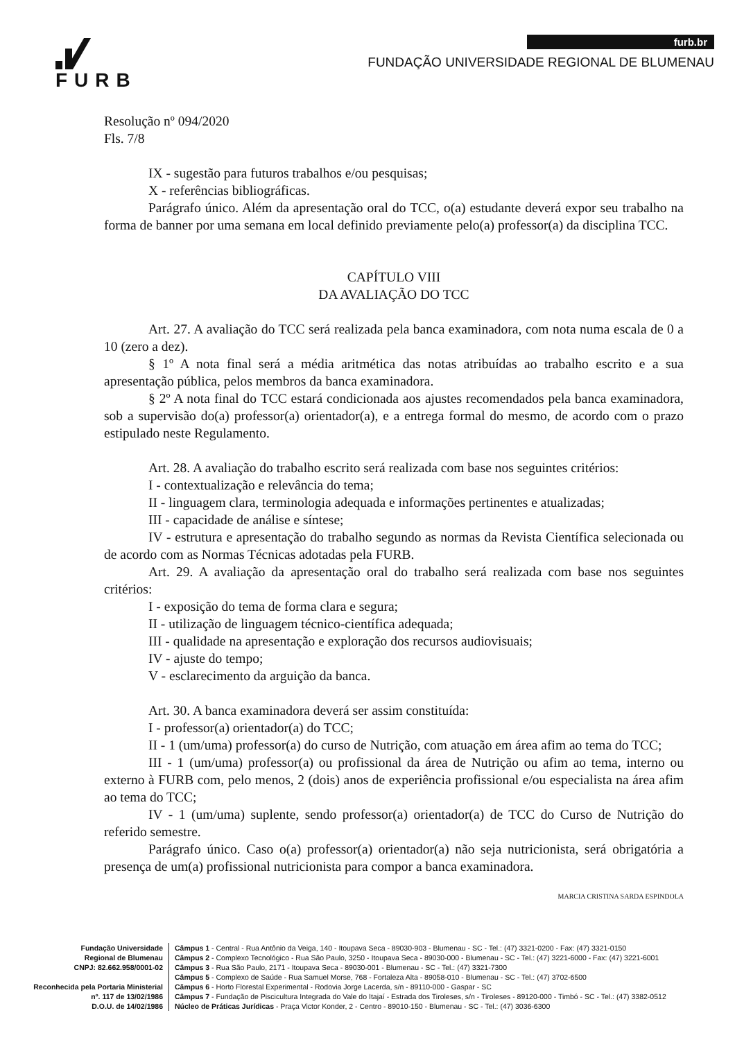FURB
furb.br
FUNDAÇÃO UNIVERSIDADE REGIONAL DE BLUMENAU
Resolução nº 094/2020
Fls. 7/8
IX - sugestão para futuros trabalhos e/ou pesquisas;
X - referências bibliográficas.
Parágrafo único. Além da apresentação oral do TCC, o(a) estudante deverá expor seu trabalho na forma de banner por uma semana em local definido previamente pelo(a) professor(a) da disciplina TCC.
CAPÍTULO VIII
DA AVALIAÇÃO DO TCC
Art. 27. A avaliação do TCC será realizada pela banca examinadora, com nota numa escala de 0 a 10 (zero a dez).
§ 1º A nota final será a média aritmética das notas atribuídas ao trabalho escrito e a sua apresentação pública, pelos membros da banca examinadora.
§ 2º A nota final do TCC estará condicionada aos ajustes recomendados pela banca examinadora, sob a supervisão do(a) professor(a) orientador(a), e a entrega formal do mesmo, de acordo com o prazo estipulado neste Regulamento.
Art. 28. A avaliação do trabalho escrito será realizada com base nos seguintes critérios:
I - contextualização e relevância do tema;
II - linguagem clara, terminologia adequada e informações pertinentes e atualizadas;
III - capacidade de análise e síntese;
IV - estrutura e apresentação do trabalho segundo as normas da Revista Científica selecionada ou de acordo com as Normas Técnicas adotadas pela FURB.
Art. 29. A avaliação da apresentação oral do trabalho será realizada com base nos seguintes critérios:
I - exposição do tema de forma clara e segura;
II - utilização de linguagem técnico-científica adequada;
III - qualidade na apresentação e exploração dos recursos audiovisuais;
IV - ajuste do tempo;
V - esclarecimento da arguição da banca.
Art. 30. A banca examinadora deverá ser assim constituída:
I - professor(a) orientador(a) do TCC;
II - 1 (um/uma) professor(a) do curso de Nutrição, com atuação em área afim ao tema do TCC;
III - 1 (um/uma) professor(a) ou profissional da área de Nutrição ou afim ao tema, interno ou externo à FURB com, pelo menos, 2 (dois) anos de experiência profissional e/ou especialista na área afim ao tema do TCC;
IV - 1 (um/uma) suplente, sendo professor(a) orientador(a) de TCC do Curso de Nutrição do referido semestre.
Parágrafo único. Caso o(a) professor(a) orientador(a) não seja nutricionista, será obrigatória a presença de um(a) profissional nutricionista para compor a banca examinadora.
MARCIA CRISTINA SARDA ESPINDOLA
Fundação Universidade
Regional de Blumenau
CNPJ: 82.662.958/0001-02
Reconhecida pela Portaria Ministerial
nº. 117 de 13/02/1986
D.O.U. de 14/02/1986
Câmpus 1 - Central - Rua Antônio da Veiga, 140 - Itoupava Seca - 89030-903 - Blumenau - SC - Tel.: (47) 3321-0200 - Fax: (47) 3321-0150
Câmpus 2 - Complexo Tecnológico - Rua São Paulo, 3250 - Itoupava Seca - 89030-000 - Blumenau - SC - Tel.: (47) 3221-6000 - Fax: (47) 3221-6001
Câmpus 3 - Rua São Paulo, 2171 - Itoupava Seca - 89030-001 - Blumenau - SC - Tel.: (47) 3321-7300
Câmpus 5 - Complexo de Saúde - Rua Samuel Morse, 768 - Fortaleza Alta - 89058-010 - Blumenau - SC - Tel.: (47) 3702-6500
Câmpus 6 - Horto Florestal Experimental - Rodovia Jorge Lacerda, s/n - 89110-000 - Gaspar - SC
Câmpus 7 - Fundação de Piscicultura Integrada do Vale do Itajaí - Estrada dos Tiroleses, s/n - Tiroleses - 89120-000 - Timbó - SC - Tel.: (47) 3382-0512
Núcleo de Práticas Jurídicas - Praça Victor Konder, 2 - Centro - 89010-150 - Blumenau - SC - Tel.: (47) 3036-6300